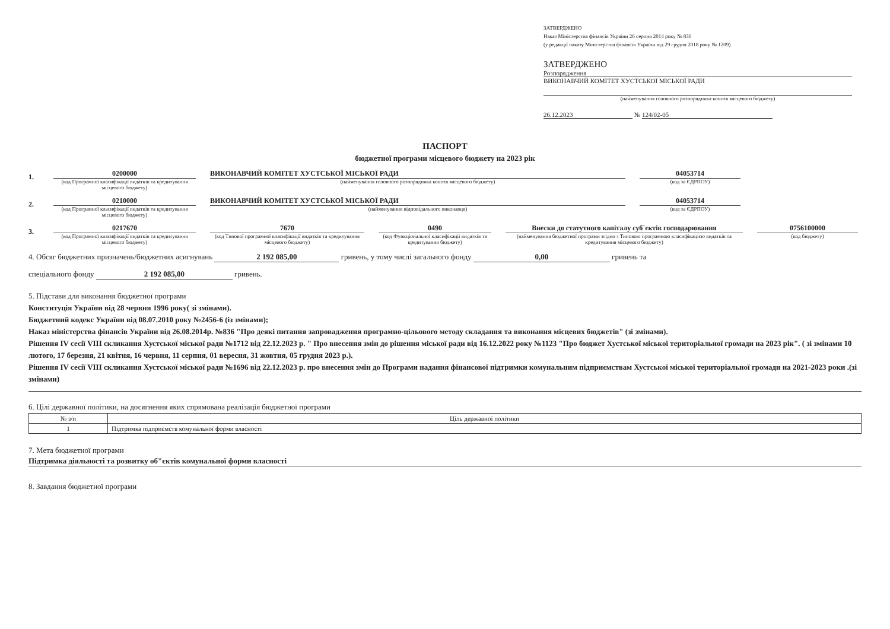ЗАТВЕРДЖЕНО
Наказ Міністерства фінансів України 26 серпня 2014 року № 836
(у редакції наказу Міністерства фінансів України від 29 грудня 2018 року № 1209)
ЗАТВЕРДЖЕНО
Розпорядження
ВИКОНАВЧИЙ КОМІТЕТ ХУСТСЬКОЇ МІСЬКОЇ РАДИ
(найменування головного розпорядника коштів місцевого бюджету)
26.12.2023 № 124/02-05
ПАСПОРТ
бюджетної програми місцевого бюджету на 2023 рік
1.
0200000
(код Програмної класифікації видатків та кредитування місцевого бюджету)
ВИКОНАВЧИЙ КОМІТЕТ ХУСТСЬКОЇ МІСЬКОЇ РАДИ
(найменування головного розпорядника коштів місцевого бюджету)
04053714
(код за ЄДРПОУ)
2.
0210000
(код Програмної класифікації видатків та кредитування місцевого бюджету)
ВИКОНАВЧИЙ КОМІТЕТ ХУСТСЬКОЇ МІСЬКОЇ РАДИ
(найменування відповідального виконавця)
04053714
(код за ЄДРПОУ)
3.
0217670
(код Програмної класифікації видатків та кредитування місцевого бюджету)
7670
(код Типової програмної класифікації видатків та кредитування місцевого бюджету)
0490
(код Функціональної класифікації видатків та кредитування бюджету)
Внески до статутного капіталу суб`єктів господарювання
(найменування бюджетної програми згідно з Типовою програмною класифікацією видатків та кредитування місцевого бюджету)
0756100000
(код бюджету)
4. Обсяг бюджетних призначень/бюджетних асигнувань 2 192 085,00 гривень, у тому числі загального фонду 0,00 гривень та
спеціального фонду 2 192 085,00 гривень.
5. Підстави для виконання бюджетної програми
Конституція України від 28 червня 1996 року( зі змінами).
Бюджетний кодекс України від 08.07.2010 року №2456-6 (із змінами);
Наказ міністерства фінансів України від 26.08.2014р. №836 "Про деякі питання запровадження програмно-цільового методу складання та виконання місцевих бюджетів" (зі змінами).
Рішення IV сесії VIII скликання Хустської міської ради №1712 від 22.12.2023 р. " Про внесення змін до рішення міської ради від 16.12.2022 року №1123 "Про бюджет Хустської міської територіальної громади на 2023 рік". ( зі змінами 10 лютого, 17 березня, 21 квітня, 16 червня, 11 серпня, 01 вересня, 31 жовтня, 05 грудня 2023 р.).
Рішення IV сесії VIII скликання Хустської міської ради №1696 від 22.12.2023 р. про внесення змін до Програми надання фінансової підтримки комунальним підприємствам Хустської міської територіальної громади на 2021-2023 роки .(зі змінами)
6. Цілі державної політики, на досягнення яких спрямована реалізація бюджетної програми
| № з/п | Ціль державної політики |
| --- | --- |
| 1 | Підтримка підприємств комунальної форми власності |
7. Мета бюджетної програми
Підтримка діяльності та розвитку об"єктів комунальної форми власності
8. Завдання бюджетної програми